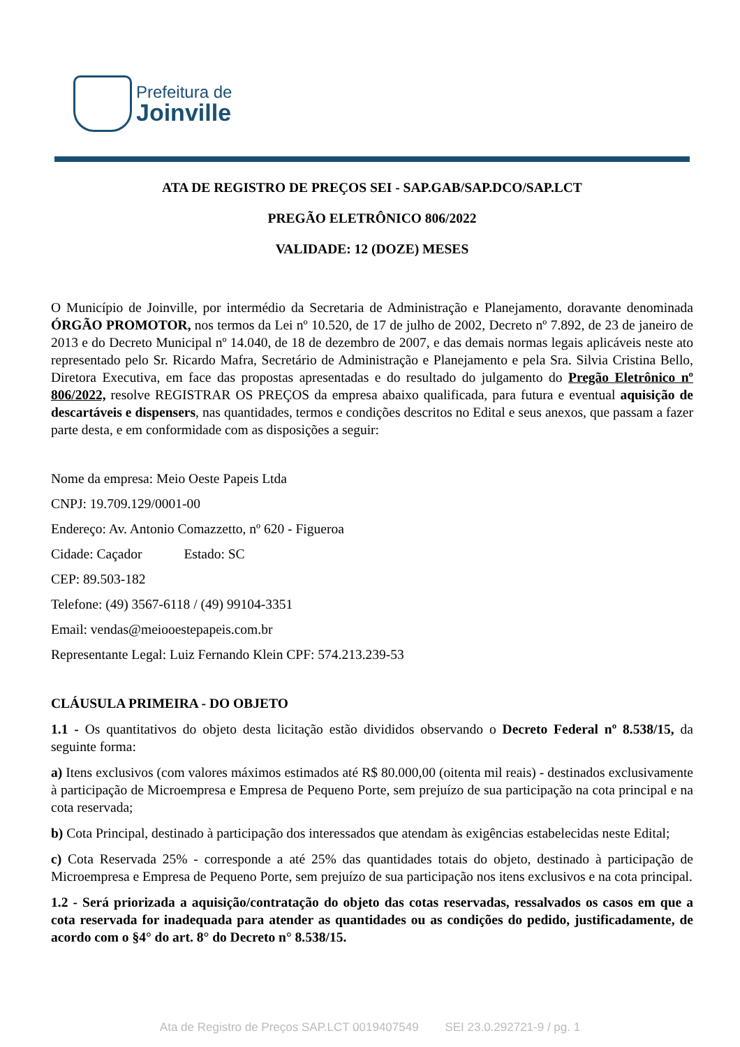Prefeitura de
Joinville
ATA DE REGISTRO DE PREÇOS SEI - SAP.GAB/SAP.DCO/SAP.LCT
PREGÃO ELETRÔNICO 806/2022
VALIDADE: 12 (DOZE) MESES
O Município de Joinville, por intermédio da Secretaria de Administração e Planejamento, doravante denominada ÓRGÃO PROMOTOR, nos termos da Lei nº 10.520, de 17 de julho de 2002, Decreto nº 7.892, de 23 de janeiro de 2013 e do Decreto Municipal nº 14.040, de 18 de dezembro de 2007, e das demais normas legais aplicáveis neste ato representado pelo Sr. Ricardo Mafra, Secretário de Administração e Planejamento e pela Sra. Silvia Cristina Bello, Diretora Executiva, em face das propostas apresentadas e do resultado do julgamento do Pregão Eletrônico nº 806/2022, resolve REGISTRAR OS PREÇOS da empresa abaixo qualificada, para futura e eventual aquisição de descartáveis e dispensers, nas quantidades, termos e condições descritos no Edital e seus anexos, que passam a fazer parte desta, e em conformidade com as disposições a seguir:
Nome da empresa: Meio Oeste Papeis Ltda
CNPJ: 19.709.129/0001-00
Endereço: Av. Antonio Comazzetto, nº 620 - Figueroa
Cidade: Caçador Estado: SC
CEP: 89.503-182
Telefone: (49) 3567-6118 / (49) 99104-3351
Email: vendas@meiooestepapeis.com.br
Representante Legal: Luiz Fernando Klein CPF: 574.213.239-53
CLÁUSULA PRIMEIRA - DO OBJETO
1.1 - Os quantitativos do objeto desta licitação estão divididos observando o Decreto Federal nº 8.538/15, da seguinte forma:
a) Itens exclusivos (com valores máximos estimados até R$ 80.000,00 (oitenta mil reais) - destinados exclusivamente à participação de Microempresa e Empresa de Pequeno Porte, sem prejuízo de sua participação na cota principal e na cota reservada;
b) Cota Principal, destinado à participação dos interessados que atendam às exigências estabelecidas neste Edital;
c) Cota Reservada 25% - corresponde a até 25% das quantidades totais do objeto, destinado à participação de Microempresa e Empresa de Pequeno Porte, sem prejuízo de sua participação nos itens exclusivos e na cota principal.
1.2 - Será priorizada a aquisição/contratação do objeto das cotas reservadas, ressalvados os casos em que a cota reservada for inadequada para atender as quantidades ou as condições do pedido, justificadamente, de acordo com o §4° do art. 8° do Decreto n° 8.538/15.
Ata de Registro de Preços SAP.LCT 0019407549 SEI 23.0.292721-9 / pg. 1